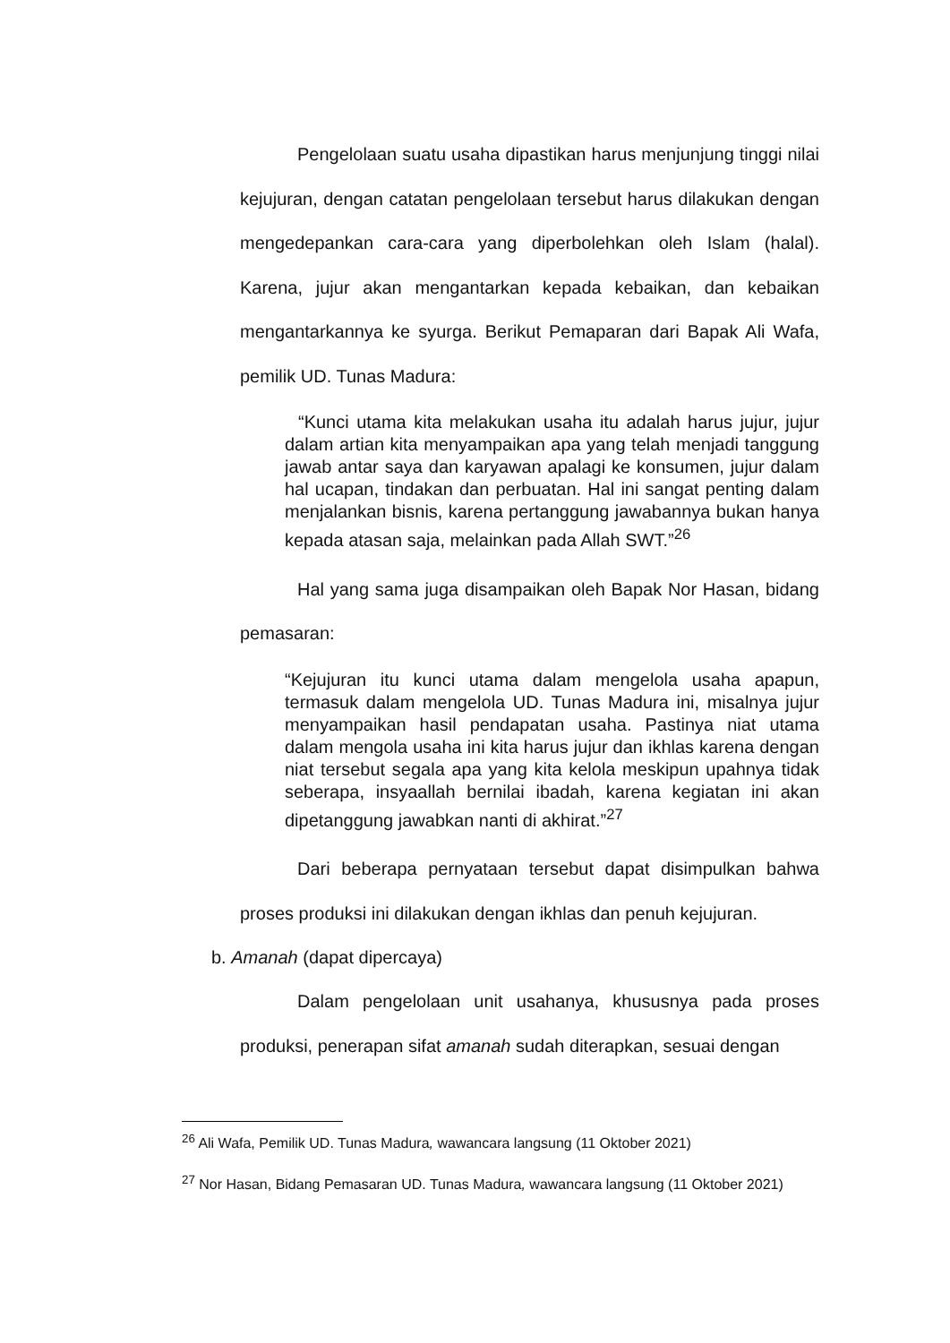Pengelolaan suatu usaha dipastikan harus menjunjung tinggi nilai kejujuran, dengan catatan pengelolaan tersebut harus dilakukan dengan mengedepankan cara-cara yang diperbolehkan oleh Islam (halal). Karena, jujur akan mengantarkan kepada kebaikan, dan kebaikan mengantarkannya ke syurga. Berikut Pemaparan dari Bapak Ali Wafa, pemilik UD. Tunas Madura:
“Kunci utama kita melakukan usaha itu adalah harus jujur, jujur dalam artian kita menyampaikan apa yang telah menjadi tanggung jawab antar saya dan karyawan apalagi ke konsumen, jujur dalam hal ucapan, tindakan dan perbuatan. Hal ini sangat penting dalam menjalankan bisnis, karena pertanggung jawabannya bukan hanya kepada atasan saja, melainkan pada Allah SWT.”<sup>26</sup>
Hal yang sama juga disampaikan oleh Bapak Nor Hasan, bidang pemasaran:
“Kejujuran itu kunci utama dalam mengelola usaha apapun, termasuk dalam mengelola UD. Tunas Madura ini, misalnya jujur menyampaikan hasil pendapatan usaha. Pastinya niat utama dalam mengola usaha ini kita harus jujur dan ikhlas karena dengan niat tersebut segala apa yang kita kelola meskipun upahnya tidak seberapa, insyaallah bernilai ibadah, karena kegiatan ini akan dipetanggung jawabkan nanti di akhirat.”<sup>27</sup>
Dari beberapa pernyataan tersebut dapat disimpulkan bahwa proses produksi ini dilakukan dengan ikhlas dan penuh kejujuran.
b. Amanah (dapat dipercaya)
Dalam pengelolaan unit usahanya, khususnya pada proses produksi, penerapan sifat amanah sudah diterapkan, sesuai dengan
<sup>26</sup> Ali Wafa, Pemilik UD. Tunas Madura, wawancara langsung (11 Oktober 2021)
<sup>27</sup> Nor Hasan, Bidang Pemasaran UD. Tunas Madura, wawancara langsung (11 Oktober 2021)